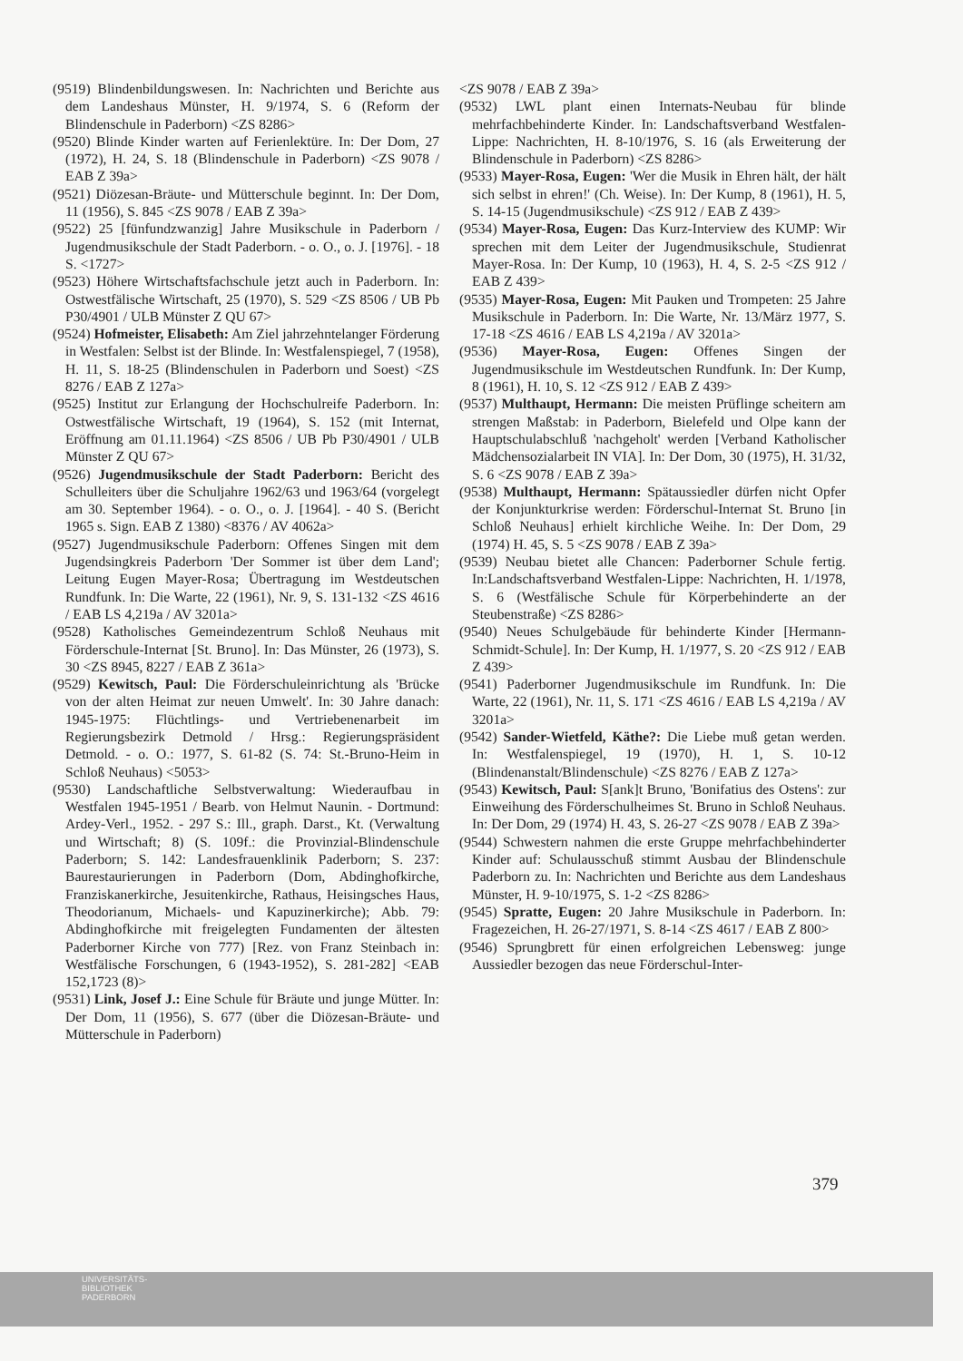(9519) Blindenbildungswesen. In: Nachrichten und Berichte aus dem Landeshaus Münster, H. 9/1974, S. 6 (Reform der Blindenschule in Paderborn) <ZS 8286>
(9520) Blinde Kinder warten auf Ferienlektüre. In: Der Dom, 27 (1972), H. 24, S. 18 (Blindenschule in Paderborn) <ZS 9078 / EAB Z 39a>
(9521) Diözesan-Bräute- und Mütterschule beginnt. In: Der Dom, 11 (1956), S. 845 <ZS 9078 / EAB Z 39a>
(9522) 25 [fünfundzwanzig] Jahre Musikschule in Paderborn / Jugendmusikschule der Stadt Paderborn. - o. O., o. J. [1976]. - 18 S. <1727>
(9523) Höhere Wirtschaftsfachschule jetzt auch in Paderborn. In: Ostwestfälische Wirtschaft, 25 (1970), S. 529 <ZS 8506 / UB Pb P30/4901 / ULB Münster Z QU 67>
(9524) Hofmeister, Elisabeth: Am Ziel jahrzehntelanger Förderung in Westfalen: Selbst ist der Blinde. In: Westfalenspiegel, 7 (1958), H. 11, S. 18-25 (Blindenschulen in Paderborn und Soest) <ZS 8276 / EAB Z 127a>
(9525) Institut zur Erlangung der Hochschulreife Paderborn. In: Ostwestfälische Wirtschaft, 19 (1964), S. 152 (mit Internat, Eröffnung am 01.11.1964) <ZS 8506 / UB Pb P30/4901 / ULB Münster Z QU 67>
(9526) Jugendmusikschule der Stadt Paderborn: Bericht des Schulleiters über die Schuljahre 1962/63 und 1963/64 (vorgelegt am 30. September 1964). - o. O., o. J. [1964]. - 40 S. (Bericht 1965 s. Sign. EAB Z 1380) <8376 / AV 4062a>
(9527) Jugendmusikschule Paderborn: Offenes Singen mit dem Jugendsingkreis Paderborn 'Der Sommer ist über dem Land'; Leitung Eugen Mayer-Rosa; Übertragung im Westdeutschen Rundfunk. In: Die Warte, 22 (1961), Nr. 9, S. 131-132 <ZS 4616 / EAB LS 4,219a / AV 3201a>
(9528) Katholisches Gemeindezentrum Schloß Neuhaus mit Förderschule-Internat [St. Bruno]. In: Das Münster, 26 (1973), S. 30 <ZS 8945, 8227 / EAB Z 361a>
(9529) Kewitsch, Paul: Die Förderschuleinrichtung als 'Brücke von der alten Heimat zur neuen Umwelt'. In: 30 Jahre danach: 1945-1975: Flüchtlings- und Vertriebenenarbeit im Regierungsbezirk Detmold / Hrsg.: Regierungspräsident Detmold. - o. O.: 1977, S. 61-82 (S. 74: St.-Bruno-Heim in Schloß Neuhaus) <5053>
(9530) Landschaftliche Selbstverwaltung: Wiederaufbau in Westfalen 1945-1951 / Bearb. von Helmut Naunin. - Dortmund: Ardey-Verl., 1952. - 297 S.: Ill., graph. Darst., Kt. (Verwaltung und Wirtschaft; 8) (S. 109f.: die Provinzial-Blindenschule Paderborn; S. 142: Landesfrauenklinik Paderborn; S. 237: Baurestaurierungen in Paderborn (Dom, Abdinghofkirche, Franziskanerkirche, Jesuitenkirche, Rathaus, Heisingsches Haus, Theodorianum, Michaels- und Kapuzinerkirche); Abb. 79: Abdinghofkirche mit freigelegten Fundamenten der ältesten Paderborner Kirche von 777) [Rez. von Franz Steinbach in: Westfälische Forschungen, 6 (1943-1952), S. 281-282] <EAB 152,1723 (8)>
(9531) Link, Josef J.: Eine Schule für Bräute und junge Mütter. In: Der Dom, 11 (1956), S. 677 (über die Diözesan-Bräute- und Mütterschule in Paderborn)
<ZS 9078 / EAB Z 39a>
(9532) LWL plant einen Internats-Neubau für blinde mehrfachbehinderte Kinder. In: Landschaftsverband Westfalen-Lippe: Nachrichten, H. 8-10/1976, S. 16 (als Erweiterung der Blindenschule in Paderborn) <ZS 8286>
(9533) Mayer-Rosa, Eugen: 'Wer die Musik in Ehren hält, der hält sich selbst in ehren!' (Ch. Weise). In: Der Kump, 8 (1961), H. 5, S. 14-15 (Jugendmusikschule) <ZS 912 / EAB Z 439>
(9534) Mayer-Rosa, Eugen: Das Kurz-Interview des KUMP: Wir sprechen mit dem Leiter der Jugendmusikschule, Studienrat Mayer-Rosa. In: Der Kump, 10 (1963), H. 4, S. 2-5 <ZS 912 / EAB Z 439>
(9535) Mayer-Rosa, Eugen: Mit Pauken und Trompeten: 25 Jahre Musikschule in Paderborn. In: Die Warte, Nr. 13/März 1977, S. 17-18 <ZS 4616 / EAB LS 4,219a / AV 3201a>
(9536) Mayer-Rosa, Eugen: Offenes Singen der Jugendmusikschule im Westdeutschen Rundfunk. In: Der Kump, 8 (1961), H. 10, S. 12 <ZS 912 / EAB Z 439>
(9537) Multhaupt, Hermann: Die meisten Prüflinge scheitern am strengen Maßstab: in Paderborn, Bielefeld und Olpe kann der Hauptschulabschluß 'nachgeholt' werden [Verband Katholischer Mädchensozialarbeit IN VIA]. In: Der Dom, 30 (1975), H. 31/32, S. 6 <ZS 9078 / EAB Z 39a>
(9538) Multhaupt, Hermann: Spätaussiedler dürfen nicht Opfer der Konjunkturkrise werden: Förderschul-Internat St. Bruno [in Schloß Neuhaus] erhielt kirchliche Weihe. In: Der Dom, 29 (1974) H. 45, S. 5 <ZS 9078 / EAB Z 39a>
(9539) Neubau bietet alle Chancen: Paderborner Schule fertig. In:Landschaftsverband Westfalen-Lippe: Nachrichten, H. 1/1978, S. 6 (Westfälische Schule für Körperbehinderte an der Steubenstraße) <ZS 8286>
(9540) Neues Schulgebäude für behinderte Kinder [Hermann-Schmidt-Schule]. In: Der Kump, H. 1/1977, S. 20 <ZS 912 / EAB Z 439>
(9541) Paderborner Jugendmusikschule im Rundfunk. In: Die Warte, 22 (1961), Nr. 11, S. 171 <ZS 4616 / EAB LS 4,219a / AV 3201a>
(9542) Sander-Wietfeld, Käthe?: Die Liebe muß getan werden. In: Westfalenspiegel, 19 (1970), H. 1, S. 10-12 (Blindenanstalt/Blindenschule) <ZS 8276 / EAB Z 127a>
(9543) Kewitsch, Paul: S[ank]t Bruno, 'Bonifatius des Ostens': zur Einweihung des Förderschulheimes St. Bruno in Schloß Neuhaus. In: Der Dom, 29 (1974) H. 43, S. 26-27 <ZS 9078 / EAB Z 39a>
(9544) Schwestern nahmen die erste Gruppe mehrfachbehinderter Kinder auf: Schulausschuß stimmt Ausbau der Blindenschule Paderborn zu. In: Nachrichten und Berichte aus dem Landeshaus Münster, H. 9-10/1975, S. 1-2 <ZS 8286>
(9545) Spratte, Eugen: 20 Jahre Musikschule in Paderborn. In: Fragezeichen, H. 26-27/1971, S. 8-14 <ZS 4617 / EAB Z 800>
(9546) Sprungbrett für einen erfolgreichen Lebensweg: junge Aussiedler bezogen das neue Förderschul-Inter-
379
UNIVERSITÄTS-
BIBLIOTHEK
PADERBORN